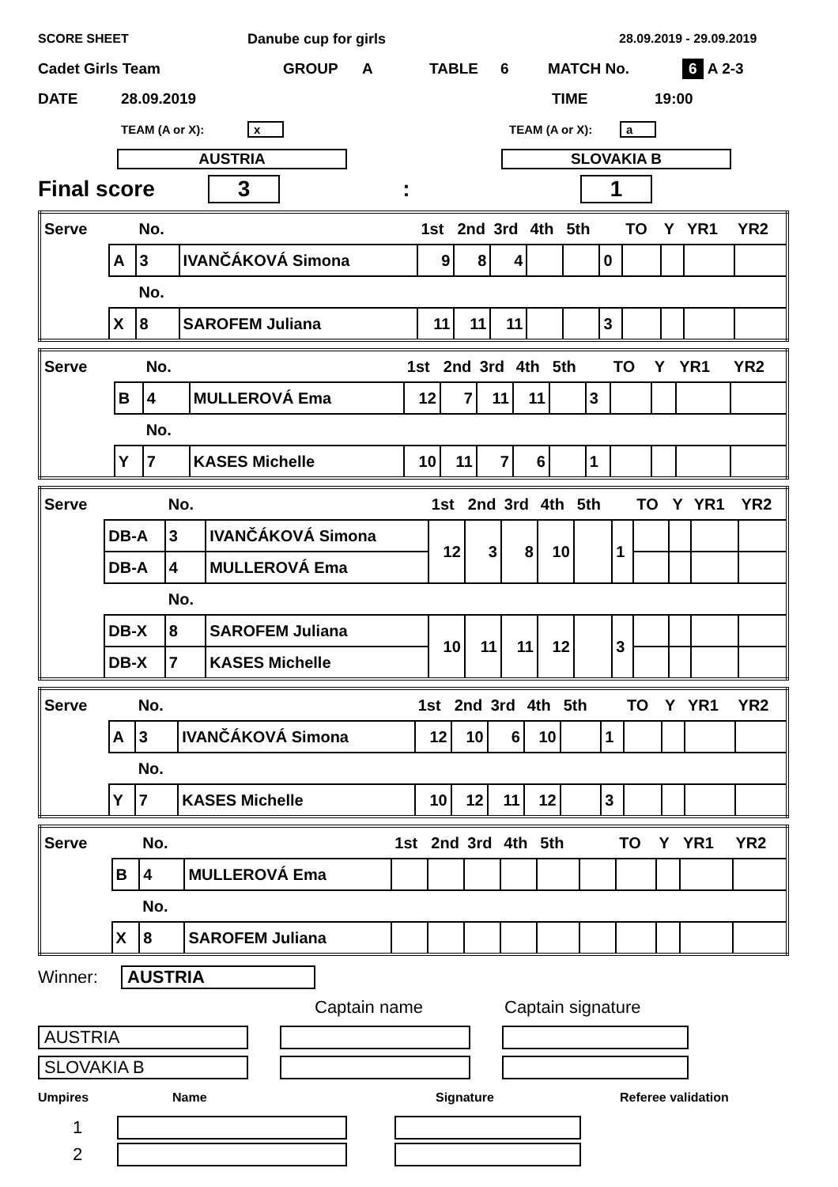SCORE SHEET Danube cup for girls 28.09.2019 - 29.09.2019
Cadet Girls Team GROUP A TABLE 6 MATCH No. 6 A 2-3
DATE 28.09.2019 TIME 19:00
TEAM (A or X): x TEAM (A or X): a
AUSTRIA SLOVAKIA B
Final score 3: 1
| Serve | | No. | | 1st | 2nd | 3rd | 4th | 5th | | TO | Y | YR1 | YR2 |
| | A | 3 | IVANČÁKOVÁ Simona | 9 | 8 | 4 | | | 0 | | | | |
| | | No. | | | | | | | | | | | |
| | X | 8 | SAROFEM Juliana | 11 | 11 | 11 | | | 3 | | | | |
| Serve | | No. | | 1st | 2nd | 3rd | 4th | 5th | | TO | Y | YR1 | YR2 |
| | B | 4 | MULLEROVÁ Ema | 12 | 7 | 11 | 11 | | 3 | | | | |
| | | No. | | | | | | | | | | | |
| | Y | 7 | KASES Michelle | 10 | 11 | 7 | 6 | | 1 | | | | |
| Serve | | No. | | 1st | 2nd | 3rd | 4th | 5th | | TO | Y | YR1 | YR2 |
| | DB-A | 3 | IVANČÁKOVÁ Simona | 12 | 3 | 8 | 10 | | 1 | | | | |
| | DB-A | 4 | MULLEROVÁ Ema | | | | | | | | | | |
| | | No. | | | | | | | | | | | |
| | DB-X | 8 | SAROFEM Juliana | 10 | 11 | 11 | 12 | | 3 | | | | |
| | DB-X | 7 | KASES Michelle | | | | | | | | | | |
| Serve | | No. | | 1st | 2nd | 3rd | 4th | 5th | | TO | Y | YR1 | YR2 |
| | A | 3 | IVANČÁKOVÁ Simona | 12 | 10 | 6 | 10 | | 1 | | | | |
| | | No. | | | | | | | | | | | |
| | Y | 7 | KASES Michelle | 10 | 12 | 11 | 12 | | 3 | | | | |
| Serve | | No. | | 1st | 2nd | 3rd | 4th | 5th | | TO | Y | YR1 | YR2 |
| | B | 4 | MULLEROVÁ Ema | | | | | | | | | | |
| | | No. | | | | | | | | | | | |
| | X | 8 | SAROFEM Juliana | | | | | | | | | | |
Winner: AUSTRIA
Captain name Captain signature
AUSTRIA
SLOVAKIA B
Umpires Name Signature Referee validation
1
2